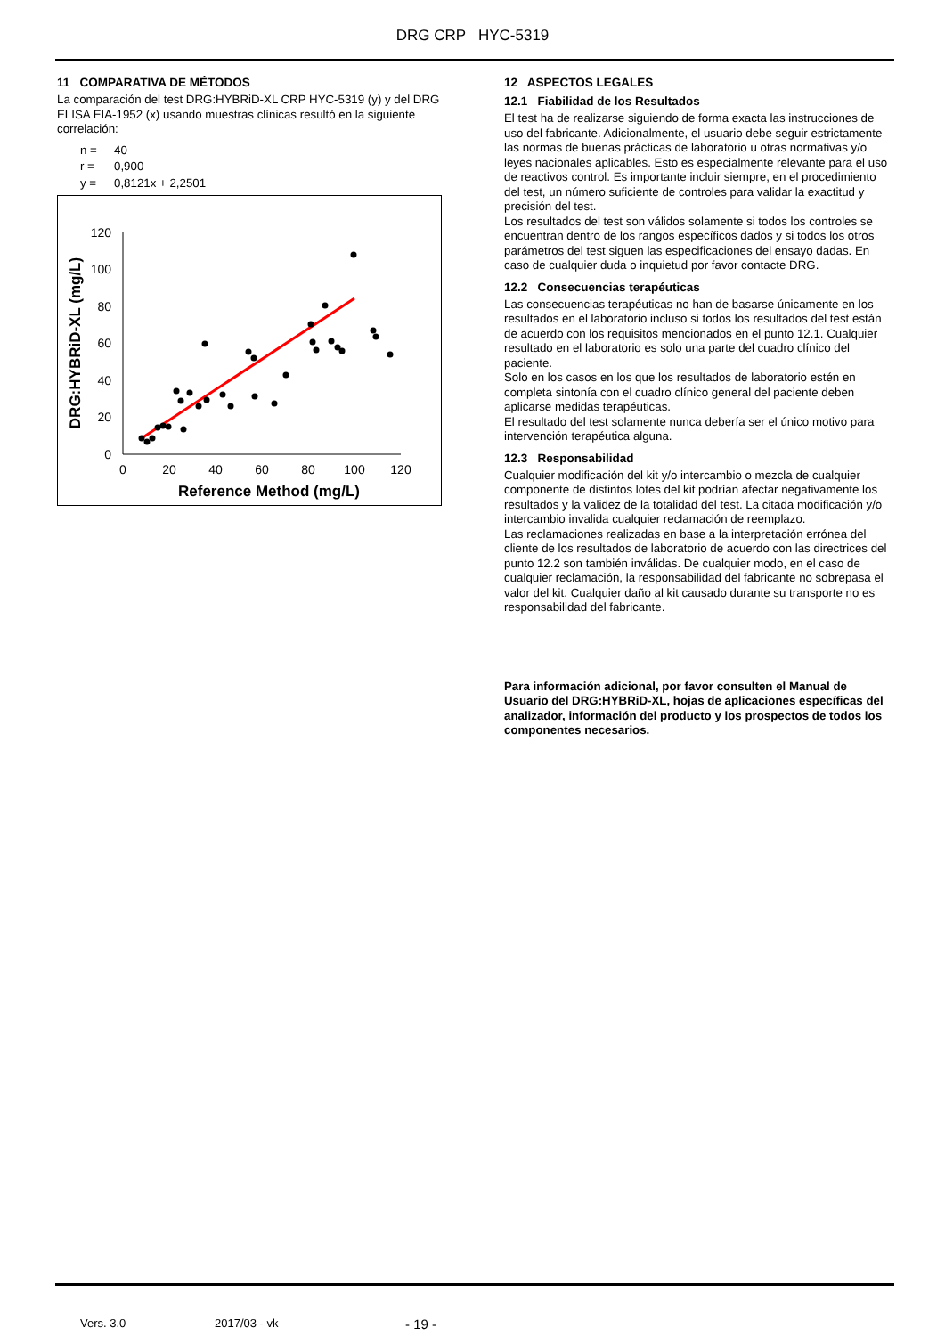DRG CRP HYC-5319
11 COMPARATIVA DE MÉTODOS
La comparación del test DRG:HYBRiD-XL CRP HYC-5319 (y) y del DRG ELISA EIA-1952 (x) usando muestras clínicas resultó en la siguiente correlación:
n = 40
r = 0,900
y = 0,8121x + 2,2501
0
20
40
60
80
100
120
0
20
40
60
80
100
120
Reference Method (mg/L)
DRG:HYBRiD-XL (mg/L)
12 ASPECTOS LEGALES
12.1 Fiabilidad de los Resultados
El test ha de realizarse siguiendo de forma exacta las instrucciones de uso del fabricante. Adicionalmente, el usuario debe seguir estrictamente las normas de buenas prácticas de laboratorio u otras normativas y/o leyes nacionales aplicables. Esto es especialmente relevante para el uso de reactivos control. Es importante incluir siempre, en el procedimiento del test, un número suficiente de controles para validar la exactitud y precisión del test.
Los resultados del test son válidos solamente si todos los controles se encuentran dentro de los rangos específicos dados y si todos los otros parámetros del test siguen las especificaciones del ensayo dadas. En caso de cualquier duda o inquietud por favor contacte DRG.
12.2 Consecuencias terapéuticas
Las consecuencias terapéuticas no han de basarse únicamente en los resultados en el laboratorio incluso si todos los resultados del test están de acuerdo con los requisitos mencionados en el punto 12.1. Cualquier resultado en el laboratorio es solo una parte del cuadro clínico del paciente.
Solo en los casos en los que los resultados de laboratorio estén en completa sintonía con el cuadro clínico general del paciente deben aplicarse medidas terapéuticas.
El resultado del test solamente nunca debería ser el único motivo para intervención terapéutica alguna.
12.3 Responsabilidad
Cualquier modificación del kit y/o intercambio o mezcla de cualquier componente de distintos lotes del kit podrían afectar negativamente los resultados y la validez de la totalidad del test. La citada modificación y/o intercambio invalida cualquier reclamación de reemplazo.
Las reclamaciones realizadas en base a la interpretación errónea del cliente de los resultados de laboratorio de acuerdo con las directrices del punto 12.2 son también inválidas. De cualquier modo, en el caso de cualquier reclamación, la responsabilidad del fabricante no sobrepasa el valor del kit. Cualquier daño al kit causado durante su transporte no es responsabilidad del fabricante.
Para información adicional, por favor consulten el Manual de Usuario del DRG:HYBRiD-XL, hojas de aplicaciones específicas del analizador, información del producto y los prospectos de todos los componentes necesarios.
Vers. 3.0 2017/03 - vk - 19 -